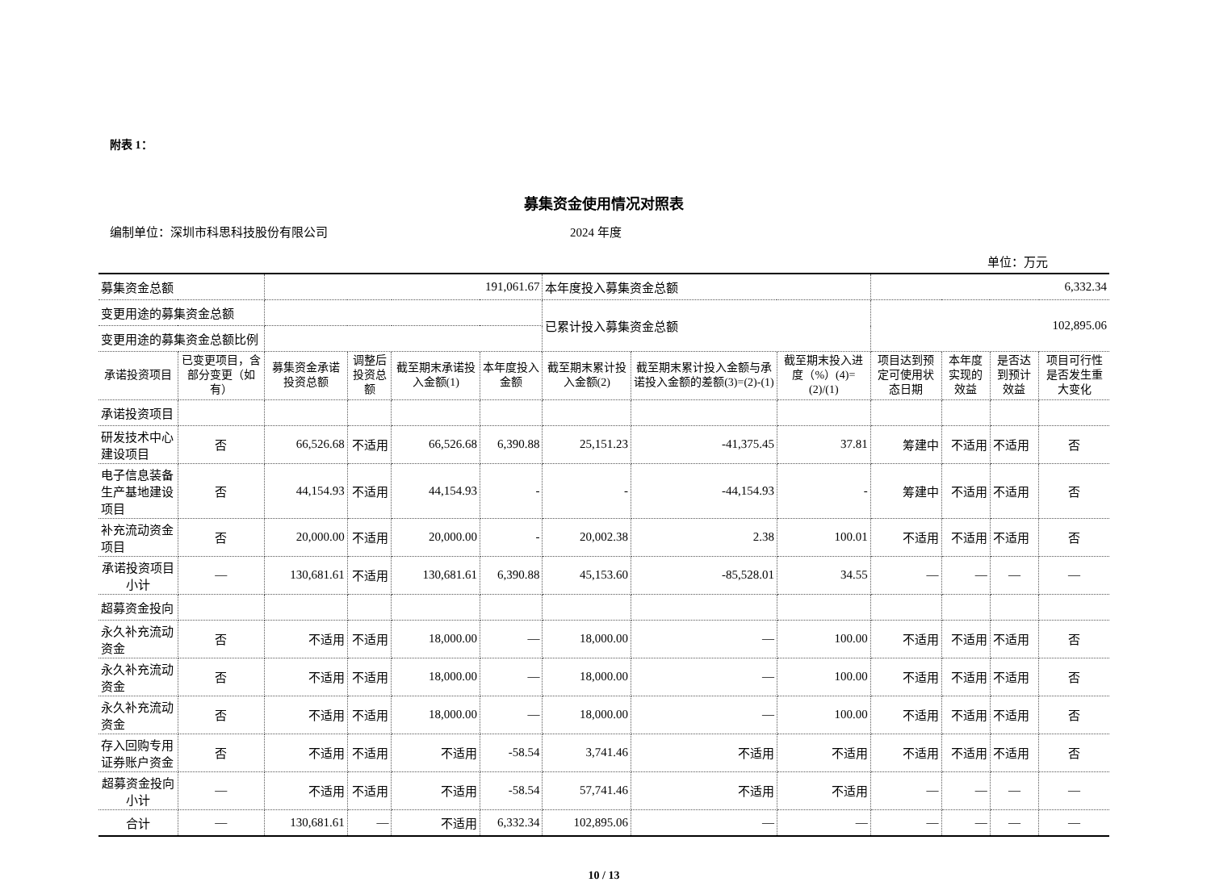附表 1：
募集资金使用情况对照表
编制单位：深圳市科思科技股份有限公司 2024 年度
单位：万元
| 募集资金总额 | | 191,061.67 | | | | 本年度投入募集资金总额 | | | 6,332.34 | | | |
| 变更用途的募集资金总额 | | | | | | 已累计投入募集资金总额 | | | 102,895.06 | | | |
| 变更用途的募集资金总额比例 | | | | | | | | | | | | |
| 承诺投资项目 | 已变更项目，含部分变更（如有） | 募集资金承诺投资总额 | 调整后投资总额 | 截至期末承诺投入金额(1) | 本年度投入金额 | 截至期末累计投入金额(2) | 截至期末累计投入金额与承诺投入金额的差额(3)=(2)-(1) | 截至期末投入进度（%）(4)=(2)/(1) | 项目达到预定可使用状态日期 | 本年度实现的效益 | 是否达到预计效益 | 项目可行性是否发生重大变化 |
| 承诺投资项目 | | | | | | | | | | | | |
| 研发技术中心建设项目 | 否 | 66,526.68 | 不适用 | 66,526.68 | 6,390.88 | 25,151.23 | -41,375.45 | 37.81 | 筹建中 | 不适用 | 不适用 | 否 |
| 电子信息装备生产基地建设项目 | 否 | 44,154.93 | 不适用 | 44,154.93 | - | - | -44,154.93 | - | 筹建中 | 不适用 | 不适用 | 否 |
| 补充流动资金项目 | 否 | 20,000.00 | 不适用 | 20,000.00 | - | 20,002.38 | 2.38 | 100.01 | 不适用 | 不适用 | 不适用 | 否 |
| 承诺投资项目小计 | — | 130,681.61 | 不适用 | 130,681.61 | 6,390.88 | 45,153.60 | -85,528.01 | 34.55 | — | — | — | — |
| 超募资金投向 | | | | | | | | | | | | |
| 永久补充流动资金 | 否 | 不适用 | 不适用 | 18,000.00 | — | 18,000.00 | — | 100.00 | 不适用 | 不适用 | 不适用 | 否 |
| 永久补充流动资金 | 否 | 不适用 | 不适用 | 18,000.00 | — | 18,000.00 | — | 100.00 | 不适用 | 不适用 | 不适用 | 否 |
| 永久补充流动资金 | 否 | 不适用 | 不适用 | 18,000.00 | — | 18,000.00 | — | 100.00 | 不适用 | 不适用 | 不适用 | 否 |
| 存入回购专用证券账户资金 | 否 | 不适用 | 不适用 | 不适用 | -58.54 | 3,741.46 | 不适用 | 不适用 | 不适用 | 不适用 | 不适用 | 否 |
| 超募资金投向小计 | — | 不适用 | 不适用 | 不适用 | -58.54 | 57,741.46 | 不适用 | 不适用 | — | — | — | — |
| 合计 | — | 130,681.61 | — | 不适用 | 6,332.34 | 102,895.06 | — | — | — | — | — | — |
10 / 13